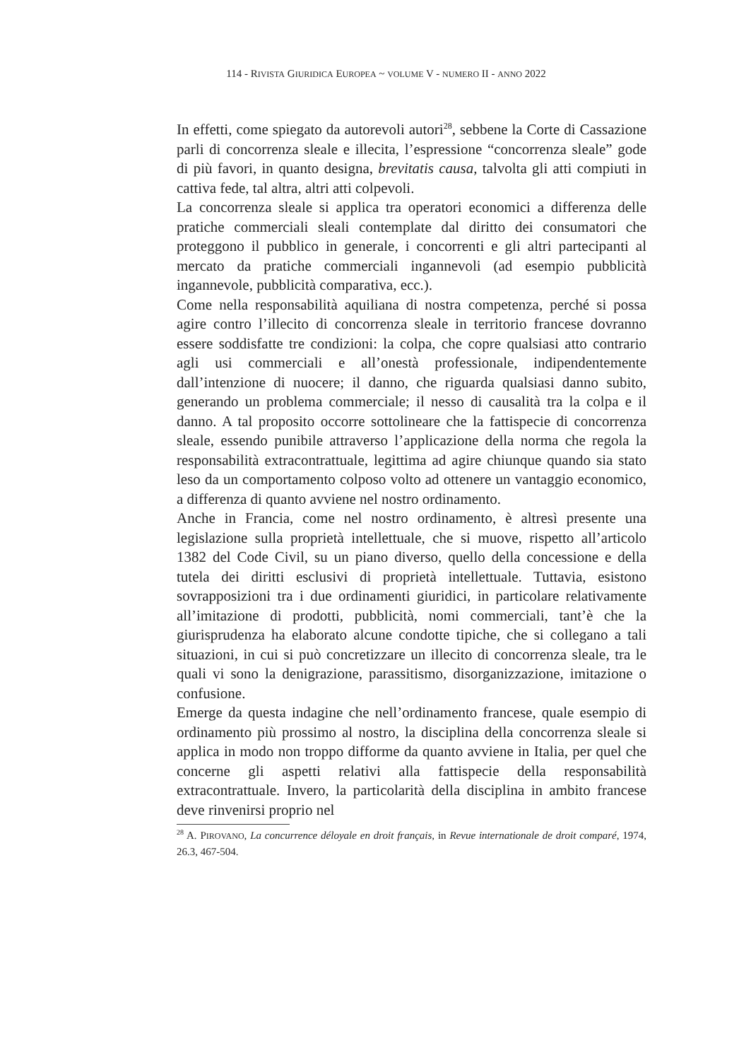114 - RIVISTA GIURIDICA EUROPEA ~ VOLUME V - NUMERO II - ANNO 2022
In effetti, come spiegato da autorevoli autori<sup>28</sup>, sebbene la Corte di Cassazione parli di concorrenza sleale e illecita, l’espressione “concorrenza sleale” gode di più favori, in quanto designa, brevitatis causa, talvolta gli atti compiuti in cattiva fede, tal altra, altri atti colpevoli.
La concorrenza sleale si applica tra operatori economici a differenza delle pratiche commerciali sleali contemplate dal diritto dei consumatori che proteggono il pubblico in generale, i concorrenti e gli altri partecipanti al mercato da pratiche commerciali ingannevoli (ad esempio pubblicità ingannevole, pubblicità comparativa, ecc.).
Come nella responsabilità aquiliana di nostra competenza, perché si possa agire contro l’illecito di concorrenza sleale in territorio francese dovranno essere soddisfatte tre condizioni: la colpa, che copre qualsiasi atto contrario agli usi commerciali e all’onestà professionale, indipendentemente dall’intenzione di nuocere; il danno, che riguarda qualsiasi danno subito, generando un problema commerciale; il nesso di causalità tra la colpa e il danno. A tal proposito occorre sottolineare che la fattispecie di concorrenza sleale, essendo punibile attraverso l’applicazione della norma che regola la responsabilità extracontrattuale, legittima ad agire chiunque quando sia stato leso da un comportamento colposo volto ad ottenere un vantaggio economico, a differenza di quanto avviene nel nostro ordinamento.
Anche in Francia, come nel nostro ordinamento, è altresì presente una legislazione sulla proprietà intellettuale, che si muove, rispetto all’articolo 1382 del Code Civil, su un piano diverso, quello della concessione e della tutela dei diritti esclusivi di proprietà intellettuale. Tuttavia, esistono sovrapposizioni tra i due ordinamenti giuridici, in particolare relativamente all’imitazione di prodotti, pubblicità, nomi commerciali, tant’è che la giurisprudenza ha elaborato alcune condotte tipiche, che si collegano a tali situazioni, in cui si può concretizzare un illecito di concorrenza sleale, tra le quali vi sono la denigrazione, parassitismo, disorganizzazione, imitazione o confusione.
Emerge da questa indagine che nell’ordinamento francese, quale esempio di ordinamento più prossimo al nostro, la disciplina della concorrenza sleale si applica in modo non troppo difforme da quanto avviene in Italia, per quel che concerne gli aspetti relativi alla fattispecie della responsabilità extracontrattuale. Invero, la particolarità della disciplina in ambito francese deve rinvenirsi proprio nel
<sup>28</sup> A. PIROVANO, La concurrence déloyale en droit français, in Revue internationale de droit comparé, 1974, 26.3, 467-504.